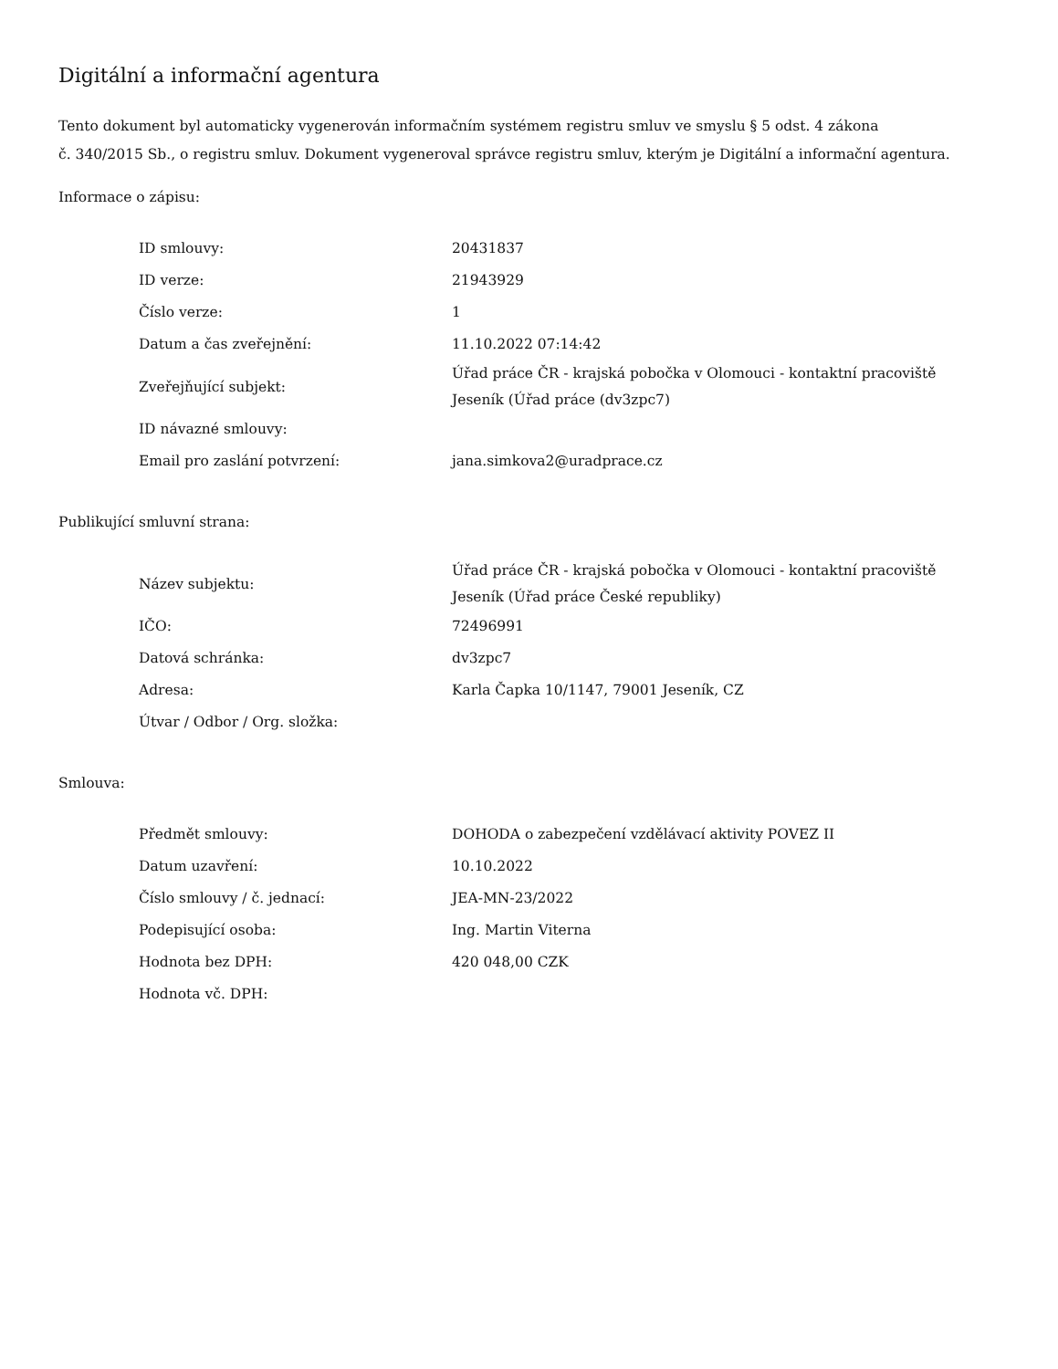Digitální a informační agentura
Tento dokument byl automaticky vygenerován informačním systémem registru smluv ve smyslu § 5 odst. 4 zákona
č. 340/2015 Sb., o registru smluv. Dokument vygeneroval správce registru smluv, kterým je Digitální a informační agentura.
Informace o zápisu:
| ID smlouvy: | 20431837 |
| ID verze: | 21943929 |
| Číslo verze: | 1 |
| Datum a čas zveřejnění: | 11.10.2022 07:14:42 |
| Zveřejňující subjekt: | Úřad práce ČR - krajská pobočka v Olomouci - kontaktní pracoviště Jeseník (Úřad práce (dv3zpc7) |
| ID návazné smlouvy: | |
| Email pro zaslání potvrzení: | jana.simkova2@uradprace.cz |
Publikující smluvní strana:
| Název subjektu: | Úřad práce ČR - krajská pobočka v Olomouci - kontaktní pracoviště Jeseník (Úřad práce České republiky) |
| IČO: | 72496991 |
| Datová schránka: | dv3zpc7 |
| Adresa: | Karla Čapka 10/1147, 79001 Jeseník, CZ |
| Útvar / Odbor / Org. složka: | |
Smlouva:
| Předmět smlouvy: | DOHODA o zabezpečení vzdělávací aktivity POVEZ II |
| Datum uzavření: | 10.10.2022 |
| Číslo smlouvy / č. jednací: | JEA-MN-23/2022 |
| Podepisující osoba: | Ing. Martin Viterna |
| Hodnota bez DPH: | 420 048,00 CZK |
| Hodnota vč. DPH: | |